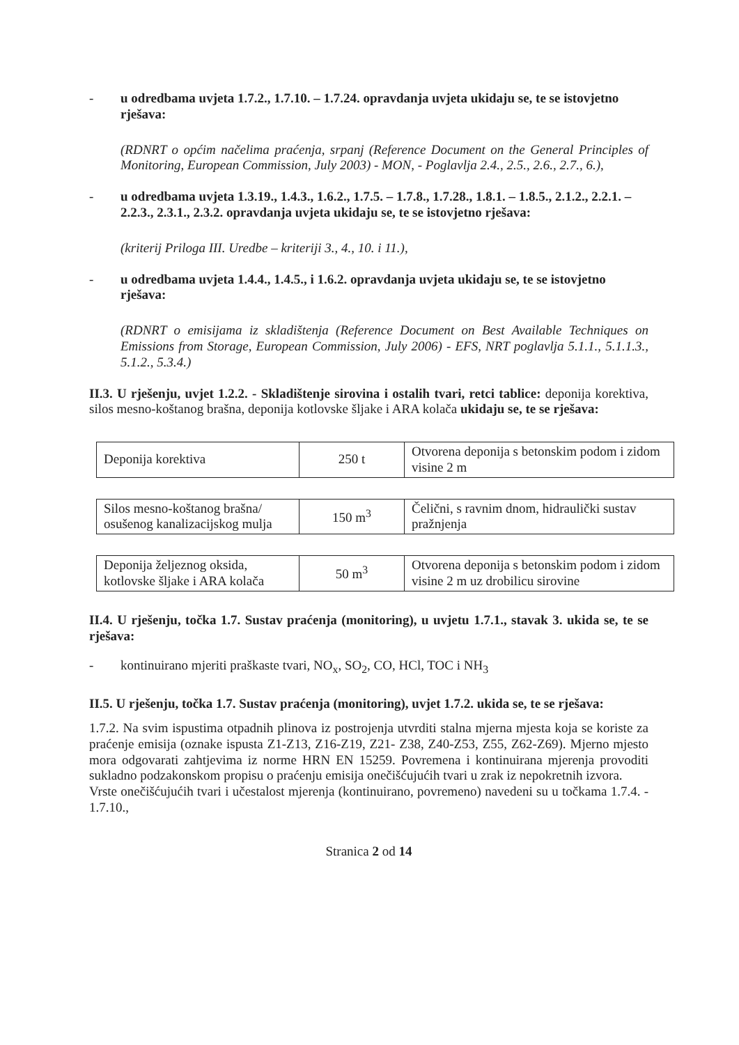- u odredbama uvjeta 1.7.2., 1.7.10. – 1.7.24. opravdanja uvjeta ukidaju se, te se istovjetno rješava:
(RDNRT o općim načelima praćenja, srpanj (Reference Document on the General Principles of Monitoring, European Commission, July 2003) - MON, - Poglavlja 2.4., 2.5., 2.6., 2.7., 6.),
- u odredbama uvjeta 1.3.19., 1.4.3., 1.6.2., 1.7.5. – 1.7.8., 1.7.28., 1.8.1. – 1.8.5., 2.1.2., 2.2.1. – 2.2.3., 2.3.1., 2.3.2. opravdanja uvjeta ukidaju se, te se istovjetno rješava:
(kriterij Priloga III. Uredbe – kriteriji 3., 4., 10. i 11.),
- u odredbama uvjeta 1.4.4., 1.4.5., i 1.6.2. opravdanja uvjeta ukidaju se, te se istovjetno rješava:
(RDNRT o emisijama iz skladištenja (Reference Document on Best Available Techniques on Emissions from Storage, European Commission, July 2006) - EFS, NRT poglavlja 5.1.1., 5.1.1.3., 5.1.2., 5.3.4.)
II.3. U rješenju, uvjet 1.2.2. - Skladištenje sirovina i ostalih tvari, retci tablice: deponija korektiva, silos mesno-koštanog brašna, deponija kotlovske šljake i ARA kolača ukidaju se, te se rješava:
| Deponija korektiva | 250 t | Otvorena deponija s betonskim podom i zidom visine 2 m |
| Silos mesno-koštanog brašna/ osušenog kanalizacijskog mulja | 150 m<sup>3</sup> | Čelični, s ravnim dnom, hidraulički sustav pražnjenja |
| Deponija željeznog oksida, kotlovske šljake i ARA kolača | 50 m<sup>3</sup> | Otvorena deponija s betonskim podom i zidom visine 2 m uz drobilicu sirovine |
II.4. U rješenju, točka 1.7. Sustav praćenja (monitoring), u uvjetu 1.7.1., stavak 3. ukida se, te se rješava:
- kontinuirano mjeriti praškaste tvari, NO<sub>x</sub>, SO<sub>2</sub>, CO, HCl, TOC i NH<sub>3</sub>
II.5. U rješenju, točka 1.7. Sustav praćenja (monitoring), uvjet 1.7.2. ukida se, te se rješava:
1.7.2. Na svim ispustima otpadnih plinova iz postrojenja utvrditi stalna mjerna mjesta koja se koriste za praćenje emisija (oznake ispusta Z1-Z13, Z16-Z19, Z21- Z38, Z40-Z53, Z55, Z62-Z69). Mjerno mjesto mora odgovarati zahtjevima iz norme HRN EN 15259. Povremena i kontinuirana mjerenja provoditi sukladno podzakonskom propisu o praćenju emisija onečišćujućih tvari u zrak iz nepokretnih izvora.
Vrste onečišćujućih tvari i učestalost mjerenja (kontinuirano, povremeno) navedeni su u točkama 1.7.4. - 1.7.10.,
Stranica 2 od 14